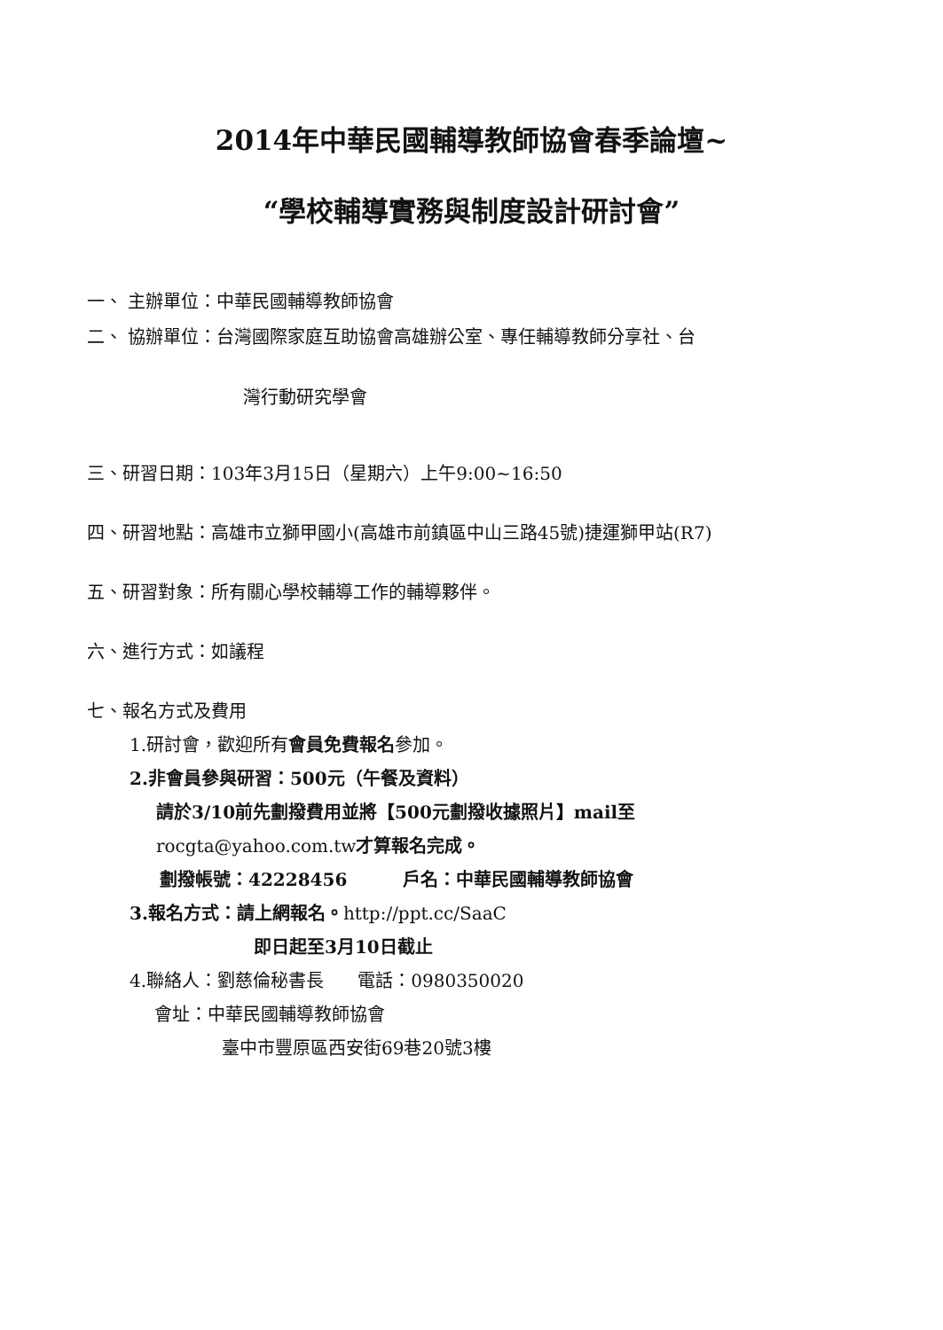2014年中華民國輔導教師協會春季論壇~
“學校輔導實務與制度設計研討會”
一、 主辦單位：中華民國輔導教師協會
二、 協辦單位：台灣國際家庭互助協會高雄辦公室、專任輔導教師分享社、台
灣行動研究學會
三、研習日期：103年3月15日（星期六）上午9:00~16:50
四、研習地點：高雄市立獅甲國小(高雄市前鎮區中山三路45號)捷運獅甲站(R7)
五、研習對象：所有關心學校輔導工作的輔導夥伴。
六、進行方式：如議程
七、報名方式及費用
1.研討會，歡迎所有會員免費報名參加。
2.非會員參與研習：500元（午餐及資料）
請於3/10前先劃撥費用並將【500元劃撥收據照片】mail至
rocgta@yahoo.com.tw才算報名完成。
劃撥帳號：42228456 戶名：中華民國輔導教師協會
3.報名方式：請上網報名。http://ppt.cc/SaaC
即日起至3月10日截止
4.聯絡人：劉慈倫秘書長 電話：0980350020
會址：中華民國輔導教師協會
臺中市豐原區西安街69巷20號3樓